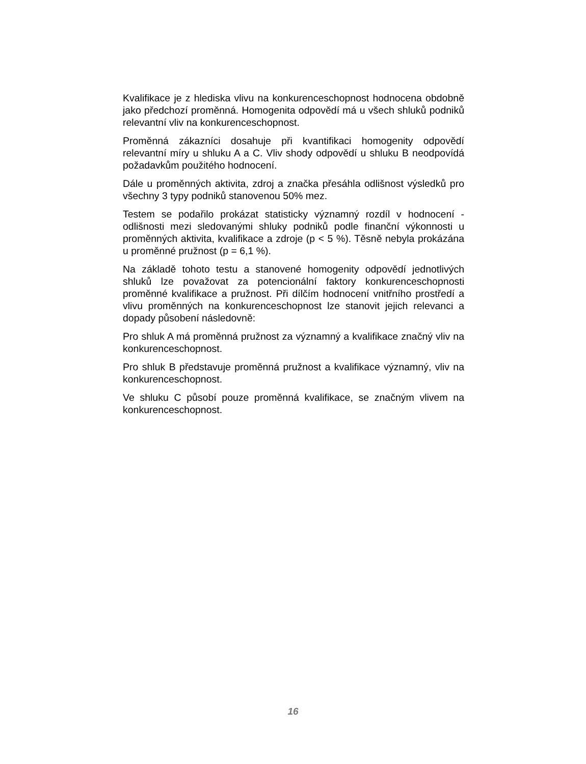Kvalifikace je z hlediska vlivu na konkurenceschopnost hodnocena obdobně jako předchozí proměnná. Homogenita odpovědí má u všech shluků podniků relevantní vliv na konkurenceschopnost.
Proměnná zákazníci dosahuje při kvantifikaci homogenity odpovědí relevantní míry u shluku A a C. Vliv shody odpovědí u shluku B neodpovídá požadavkům použitého hodnocení.
Dále u proměnných aktivita, zdroj a značka přesáhla odlišnost výsledků pro všechny 3 typy podniků stanovenou 50% mez.
Testem se podařilo prokázat statisticky významný rozdíl v hodnocení - odlišnosti mezi sledovanými shluky podniků podle finanční výkonnosti u proměnných aktivita, kvalifikace a zdroje (p < 5 %). Těsně nebyla prokázána u proměnné pružnost (p = 6,1 %).
Na základě tohoto testu a stanovené homogenity odpovědí jednotlivých shluků lze považovat za potencionální faktory konkurenceschopnosti proměnné kvalifikace a pružnost. Při dílčím hodnocení vnitřního prostředí a vlivu proměnných na konkurenceschopnost lze stanovit jejich relevanci a dopady působení následovně:
Pro shluk A má proměnná pružnost za významný a kvalifikace značný vliv na konkurenceschopnost.
Pro shluk B představuje proměnná pružnost a kvalifikace významný, vliv na konkurenceschopnost.
Ve shluku C působí pouze proměnná kvalifikace, se značným vlivem na konkurenceschopnost.
16